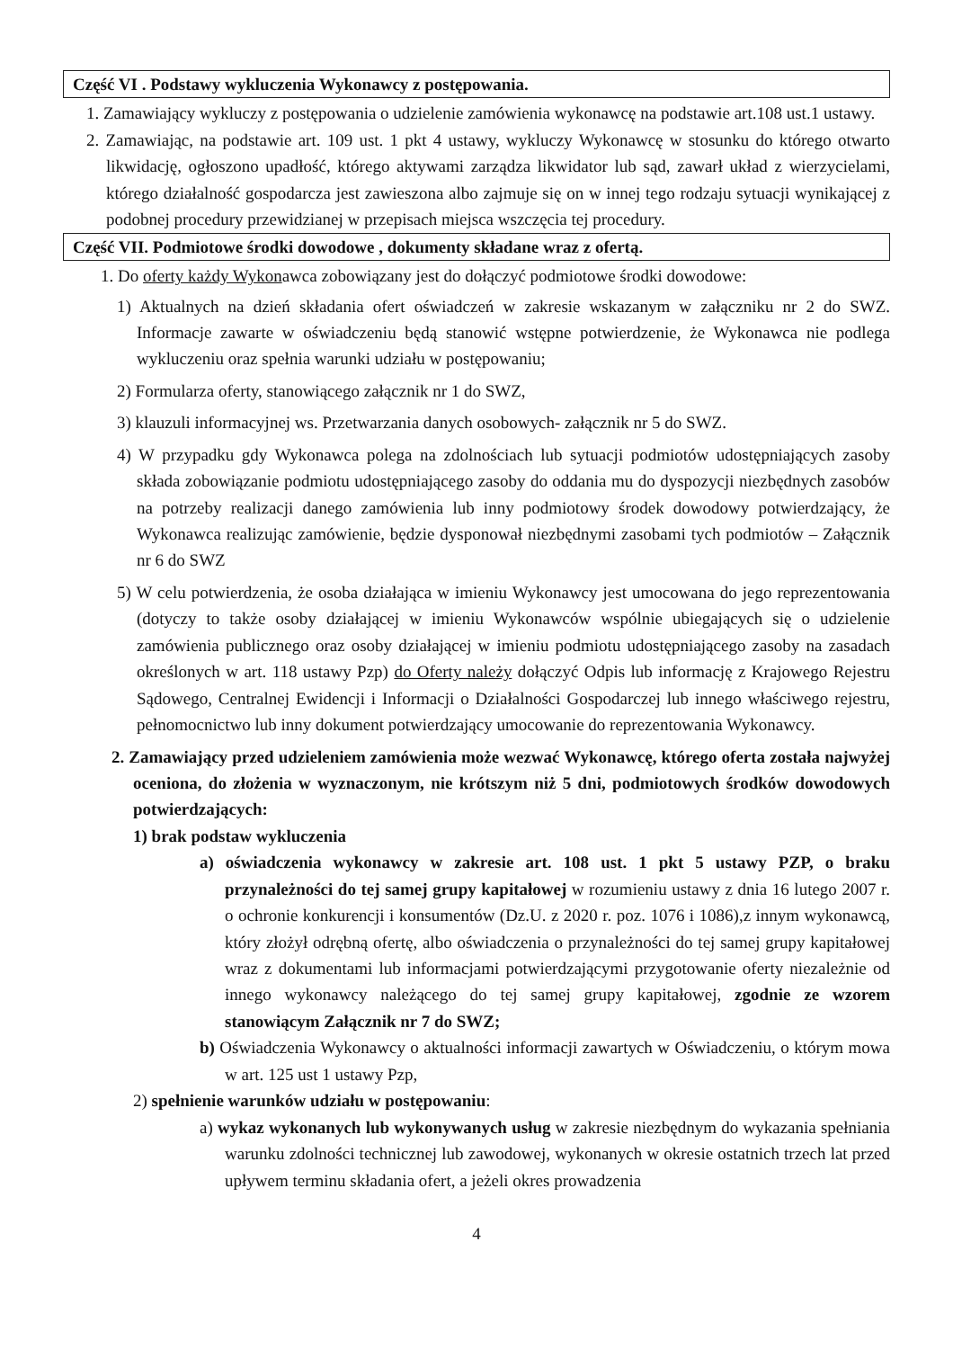Część VI . Podstawy wykluczenia Wykonawcy z postępowania.
1. Zamawiający wykluczy z postępowania o udzielenie zamówienia wykonawcę na podstawie art.108 ust.1 ustawy.
2. Zamawiając, na podstawie art. 109 ust. 1 pkt 4 ustawy, wykluczy Wykonawcę w stosunku do którego otwarto likwidację, ogłoszono upadłość, którego aktywami zarządza likwidator lub sąd, zawarł układ z wierzycielami, którego działalność gospodarcza jest zawieszona albo zajmuje się on w innej tego rodzaju sytuacji wynikającej z podobnej procedury przewidzianej w przepisach miejsca wszczęcia tej procedury.
Część VII. Podmiotowe środki dowodowe , dokumenty składane wraz z ofertą.
1. Do oferty każdy Wykonawca zobowiązany jest do dołączyć podmiotowe środki dowodowe:
1) Aktualnych na dzień składania ofert oświadczeń w zakresie wskazanym w załączniku nr 2 do SWZ. Informacje zawarte w oświadczeniu będą stanowić wstępne potwierdzenie, że Wykonawca nie podlega wykluczeniu oraz spełnia warunki udziału w postępowaniu;
2) Formularza oferty, stanowiącego załącznik nr 1 do SWZ,
3) klauzuli informacyjnej ws. Przetwarzania danych osobowych- załącznik nr 5 do SWZ.
4) W przypadku gdy Wykonawca polega na zdolnościach lub sytuacji podmiotów udostępniających zasoby składa zobowiązanie podmiotu udostępniającego zasoby do oddania mu do dyspozycji niezbędnych zasobów na potrzeby realizacji danego zamówienia lub inny podmiotowy środek dowodowy potwierdzający, że Wykonawca realizując zamówienie, będzie dysponował niezbędnymi zasobami tych podmiotów – Załącznik nr 6 do SWZ
5) W celu potwierdzenia, że osoba działająca w imieniu Wykonawcy jest umocowana do jego reprezentowania (dotyczy to także osoby działającej w imieniu Wykonawców wspólnie ubiegających się o udzielenie zamówienia publicznego oraz osoby działającej w imieniu podmiotu udostępniającego zasoby na zasadach określonych w art. 118 ustawy Pzp) do Oferty należy dołączyć Odpis lub informację z Krajowego Rejestru Sądowego, Centralnej Ewidencji i Informacji o Działalności Gospodarczej lub innego właściwego rejestru, pełnomocnictwo lub inny dokument potwierdzający umocowanie do reprezentowania Wykonawcy.
2. Zamawiający przed udzieleniem zamówienia może wezwać Wykonawcę, którego oferta została najwyżej oceniona, do złożenia w wyznaczonym, nie krótszym niż 5 dni, podmiotowych środków dowodowych potwierdzających:
1) brak podstaw wykluczenia
a) oświadczenia wykonawcy w zakresie art. 108 ust. 1 pkt 5 ustawy PZP, o braku przynależności do tej samej grupy kapitałowej w rozumieniu ustawy z dnia 16 lutego 2007 r. o ochronie konkurencji i konsumentów (Dz.U. z 2020 r. poz. 1076 i 1086),z innym wykonawcą, który złożył odrębną ofertę, albo oświadczenia o przynależności do tej samej grupy kapitałowej wraz z dokumentami lub informacjami potwierdzającymi przygotowanie oferty niezależnie od innego wykonawcy należącego do tej samej grupy kapitałowej, zgodnie ze wzorem stanowiącym Załącznik nr 7 do SWZ;
b) Oświadczenia Wykonawcy o aktualności informacji zawartych w Oświadczeniu, o którym mowa w art. 125 ust 1 ustawy Pzp,
2) spełnienie warunków udziału w postępowaniu:
a) wykaz wykonanych lub wykonywanych usług w zakresie niezbędnym do wykazania spełniania warunku zdolności technicznej lub zawodowej, wykonanych w okresie ostatnich trzech lat przed upływem terminu składania ofert, a jeżeli okres prowadzenia
4